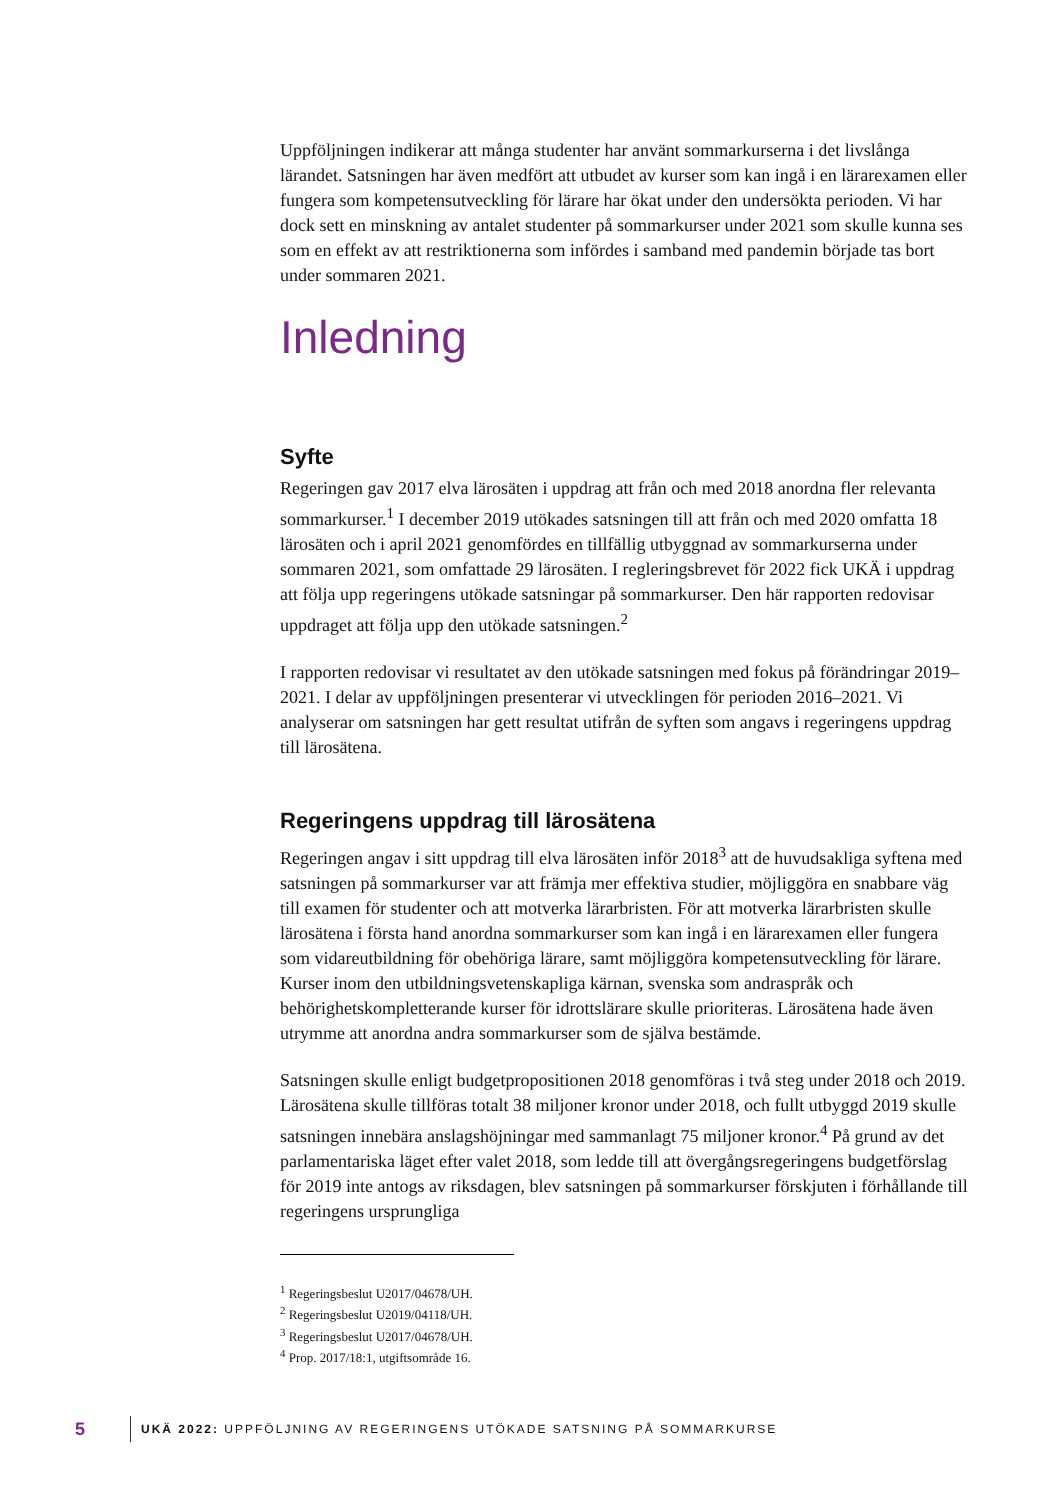Uppföljningen indikerar att många studenter har använt sommarkurserna i det livslånga lärandet. Satsningen har även medfört att utbudet av kurser som kan ingå i en lärarexamen eller fungera som kompetensutveckling för lärare har ökat under den undersökta perioden. Vi har dock sett en minskning av antalet studenter på sommarkurser under 2021 som skulle kunna ses som en effekt av att restriktionerna som infördes i samband med pandemin började tas bort under sommaren 2021.
Inledning
Syfte
Regeringen gav 2017 elva lärosäten i uppdrag att från och med 2018 anordna fler relevanta sommarkurser.<sup>1</sup> I december 2019 utökades satsningen till att från och med 2020 omfatta 18 lärosäten och i april 2021 genomfördes en tillfällig utbyggnad av sommarkurserna under sommaren 2021, som omfattade 29 lärosäten. I regleringsbrevet för 2022 fick UKÄ i uppdrag att följa upp regeringens utökade satsningar på sommarkurser. Den här rapporten redovisar uppdraget att följa upp den utökade satsningen.<sup>2</sup>
I rapporten redovisar vi resultatet av den utökade satsningen med fokus på förändringar 2019–2021. I delar av uppföljningen presenterar vi utvecklingen för perioden 2016–2021. Vi analyserar om satsningen har gett resultat utifrån de syften som angavs i regeringens uppdrag till lärosätena.
Regeringens uppdrag till lärosätena
Regeringen angav i sitt uppdrag till elva lärosäten inför 2018<sup>3</sup> att de huvudsakliga syftena med satsningen på sommarkurser var att främja mer effektiva studier, möjliggöra en snabbare väg till examen för studenter och att motverka lärarbristen. För att motverka lärarbristen skulle lärosätena i första hand anordna sommarkurser som kan ingå i en lärarexamen eller fungera som vidareutbildning för obehöriga lärare, samt möjliggöra kompetensutveckling för lärare. Kurser inom den utbildningsvetenskapliga kärnan, svenska som andraspråk och behörighetskompletterande kurser för idrottslärare skulle prioriteras. Lärosätena hade även utrymme att anordna andra sommarkurser som de själva bestämde.
Satsningen skulle enligt budgetpropositionen 2018 genomföras i två steg under 2018 och 2019. Lärosätena skulle tillföras totalt 38 miljoner kronor under 2018, och fullt utbyggd 2019 skulle satsningen innebära anslagshöjningar med sammanlagt 75 miljoner kronor.<sup>4</sup> På grund av det parlamentariska läget efter valet 2018, som ledde till att övergångsregeringens budgetförslag för 2019 inte antogs av riksdagen, blev satsningen på sommarkurser förskjuten i förhållande till regeringens ursprungliga
<sup>1</sup> Regeringsbeslut U2017/04678/UH.
<sup>2</sup> Regeringsbeslut U2019/04118/UH.
<sup>3</sup> Regeringsbeslut U2017/04678/UH.
<sup>4</sup> Prop. 2017/18:1, utgiftsområde 16.
5 UKÄ 2022: UPPFÖLJNING AV REGERINGENS UTÖKADE SATSNING PÅ SOMMARKURSE